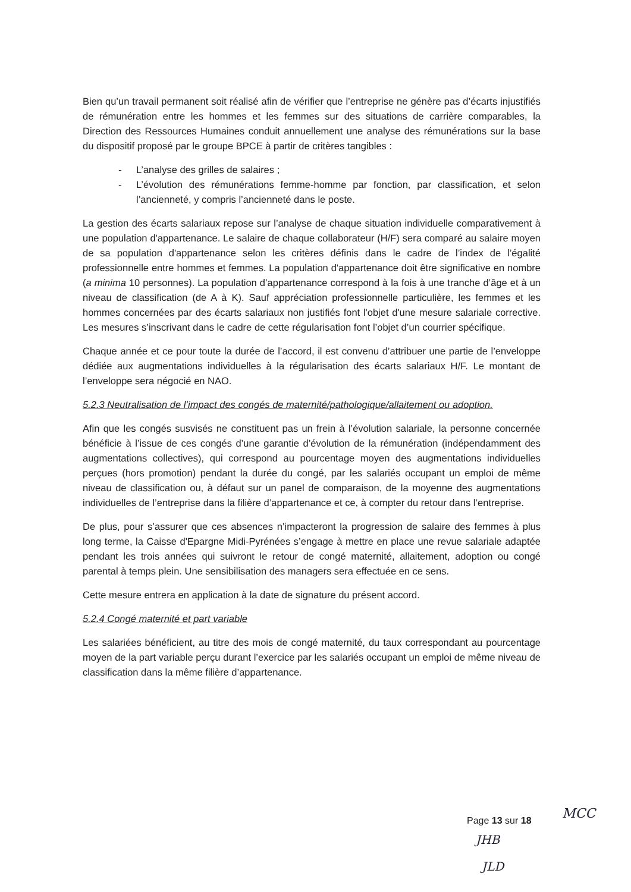Bien qu’un travail permanent soit réalisé afin de vérifier que l’entreprise ne génère pas d’écarts injustifiés de rémunération entre les hommes et les femmes sur des situations de carrière comparables, la Direction des Ressources Humaines conduit annuellement une analyse des rémunérations sur la base du dispositif proposé par le groupe BPCE à partir de critères tangibles :
- L’analyse des grilles de salaires ;
- L’évolution des rémunérations femme-homme par fonction, par classification, et selon l’ancienneté, y compris l’ancienneté dans le poste.
La gestion des écarts salariaux repose sur l’analyse de chaque situation individuelle comparativement à une population d'appartenance. Le salaire de chaque collaborateur (H/F) sera comparé au salaire moyen de sa population d'appartenance selon les critères définis dans le cadre de l’index de l’égalité professionnelle entre hommes et femmes. La population d'appartenance doit être significative en nombre (a minima 10 personnes). La population d’appartenance correspond à la fois à une tranche d’âge et à un niveau de classification (de A à K). Sauf appréciation professionnelle particulière, les femmes et les hommes concernées par des écarts salariaux non justifiés font l'objet d'une mesure salariale corrective. Les mesures s’inscrivant dans le cadre de cette régularisation font l’objet d’un courrier spécifique.
Chaque année et ce pour toute la durée de l’accord, il est convenu d’attribuer une partie de l’enveloppe dédiée aux augmentations individuelles à la régularisation des écarts salariaux H/F. Le montant de l’enveloppe sera négocié en NAO.
5.2.3 Neutralisation de l’impact des congés de maternité/pathologique/allaitement ou adoption.
Afin que les congés susvisés ne constituent pas un frein à l’évolution salariale, la personne concernée bénéficie à l’issue de ces congés d’une garantie d’évolution de la rémunération (indépendamment des augmentations collectives), qui correspond au pourcentage moyen des augmentations individuelles perçues (hors promotion) pendant la durée du congé, par les salariés occupant un emploi de même niveau de classification ou, à défaut sur un panel de comparaison, de la moyenne des augmentations individuelles de l’entreprise dans la filière d’appartenance et ce, à compter du retour dans l’entreprise.
De plus, pour s’assurer que ces absences n’impacteront la progression de salaire des femmes à plus long terme, la Caisse d'Epargne Midi-Pyrénées s’engage à mettre en place une revue salariale adaptée pendant les trois années qui suivront le retour de congé maternité, allaitement, adoption ou congé parental à temps plein. Une sensibilisation des managers sera effectuée en ce sens.
Cette mesure entrera en application à la date de signature du présent accord.
5.2.4 Congé maternité et part variable
Les salariées bénéficient, au titre des mois de congé maternité, du taux correspondant au pourcentage moyen de la part variable perçu durant l’exercice par les salariés occupant un emploi de même niveau de classification dans la même filière d’appartenance.
Page 13 sur 18 MCC
JHB
JLD